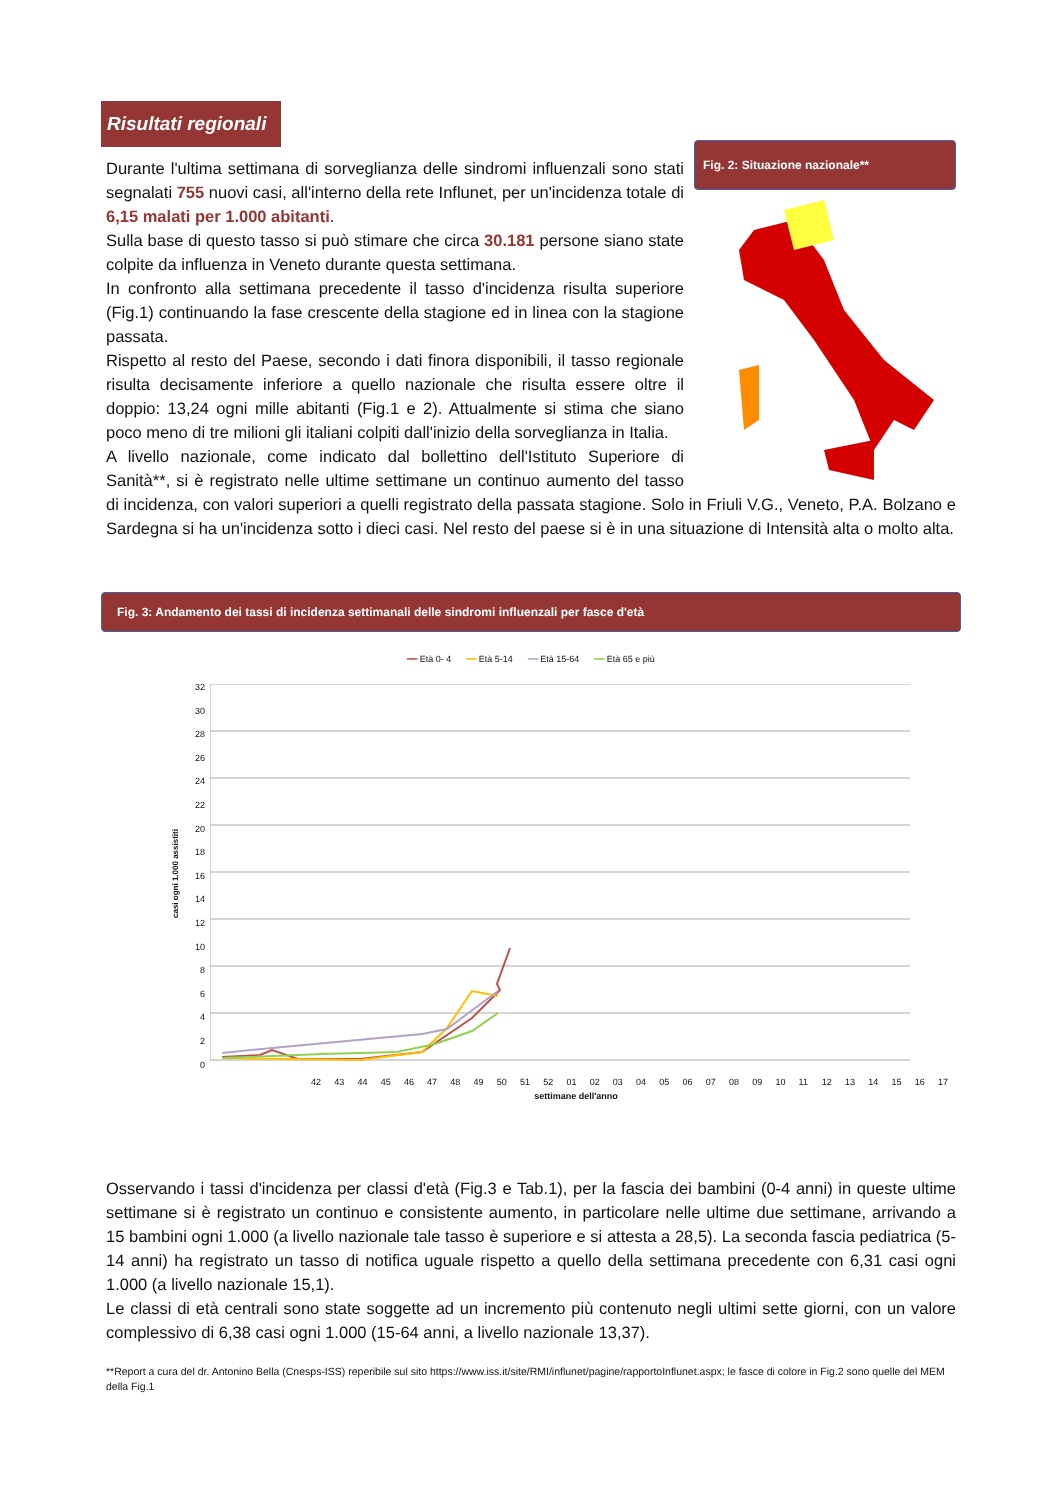Risultati regionali
Fig. 2: Situazione nazionale**
Durante l'ultima settimana di sorveglianza delle sindromi influenzali sono stati segnalati 755 nuovi casi, all'interno della rete Influnet, per un'incidenza totale di 6,15 malati per 1.000 abitanti.
Sulla base di questo tasso si può stimare che circa 30.181 persone siano state colpite da influenza in Veneto durante questa settimana.
In confronto alla settimana precedente il tasso d'incidenza risulta superiore (Fig.1) continuando la fase crescente della stagione ed in linea con la stagione passata.
Rispetto al resto del Paese, secondo i dati finora disponibili, il tasso regionale risulta decisamente inferiore a quello nazionale che risulta essere oltre il doppio: 13,24 ogni mille abitanti (Fig.1 e 2). Attualmente si stima che siano poco meno di tre milioni gli italiani colpiti dall'inizio della sorveglianza in Italia.
A livello nazionale, come indicato dal bollettino dell'Istituto Superiore di Sanità**, si è registrato nelle ultime settimane un continuo aumento del tasso di incidenza, con valori superiori a quelli registrato della passata stagione. Solo in Friuli V.G., Veneto, P.A. Bolzano e Sardegna si ha un'incidenza sotto i dieci casi. Nel resto del paese si è in una situazione di Intensità alta o molto alta.
Fig. 3: Andamento dei tassi di incidenza settimanali delle sindromi influenzali per fasce d'età
━━ Età 0- 4 ━━ Età 5-14 ━━ Età 15-64 ━━ Età 65 e più
casi ogni 1.000 assistiti
32
30
28
26
24
22
20
18
16
14
12
10
8
6
4
2
0
42 43 44 45 46 47 48 49 50 51 52 01 02 03 04 05 06 07 08 09 10 11 12 13 14 15 16 17
settimane dell'anno
Osservando i tassi d'incidenza per classi d'età (Fig.3 e Tab.1), per la fascia dei bambini (0-4 anni) in queste ultime settimane si è registrato un continuo e consistente aumento, in particolare nelle ultime due settimane, arrivando a 15 bambini ogni 1.000 (a livello nazionale tale tasso è superiore e si attesta a 28,5). La seconda fascia pediatrica (5-14 anni) ha registrato un tasso di notifica uguale rispetto a quello della settimana precedente con 6,31 casi ogni 1.000 (a livello nazionale 15,1).
Le classi di età centrali sono state soggette ad un incremento più contenuto negli ultimi sette giorni, con un valore complessivo di 6,38 casi ogni 1.000 (15-64 anni, a livello nazionale 13,37).
**Report a cura del dr. Antonino Bella (Cnesps-ISS) reperibile sul sito https://www.iss.it/site/RMI/influnet/pagine/rapportoInflunet.aspx; le fasce di colore in Fig.2 sono quelle del MEM della Fig.1